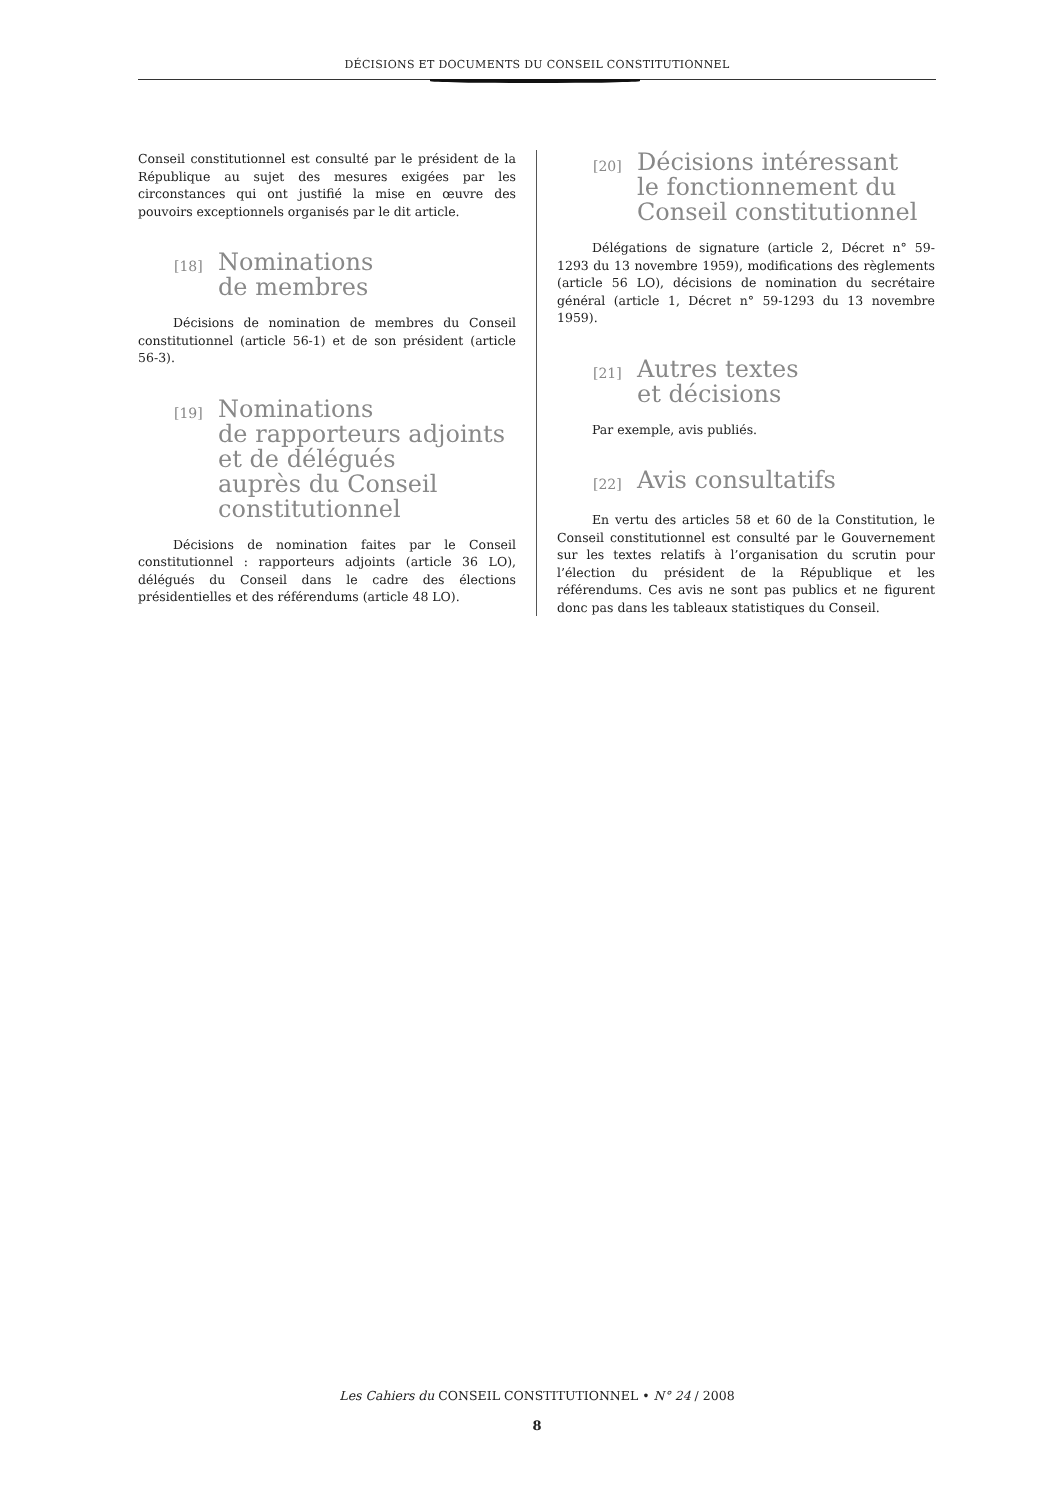DÉCISIONS ET DOCUMENTS DU CONSEIL CONSTITUTIONNEL
Conseil constitutionnel est consulté par le président de la République au sujet des mesures exigées par les circonstances qui ont justifié la mise en œuvre des pouvoirs exceptionnels organisés par le dit article.
[18] Nominations
de membres
Décisions de nomination de membres du Conseil constitutionnel (article 56-1) et de son président (article 56-3).
[19] Nominations
de rapporteurs adjoints
et de délégués
auprès du Conseil
constitutionnel
Décisions de nomination faites par le Conseil constitutionnel : rapporteurs adjoints (article 36 LO), délégués du Conseil dans le cadre des élections présidentielles et des référendums (article 48 LO).
[20] Décisions intéressant
le fonctionnement du
Conseil constitutionnel
Délégations de signature (article 2, Décret n° 59-1293 du 13 novembre 1959), modifications des règlements (article 56 LO), décisions de nomination du secrétaire général (article 1, Décret n° 59-1293 du 13 novembre 1959).
[21] Autres textes
et décisions
Par exemple, avis publiés.
[22] Avis consultatifs
En vertu des articles 58 et 60 de la Constitution, le Conseil constitutionnel est consulté par le Gouvernement sur les textes relatifs à l’organisation du scrutin pour l’élection du président de la République et les référendums. Ces avis ne sont pas publics et ne figurent donc pas dans les tableaux statistiques du Conseil.
Les Cahiers du CONSEIL CONSTITUTIONNEL • N° 24 / 2008
8